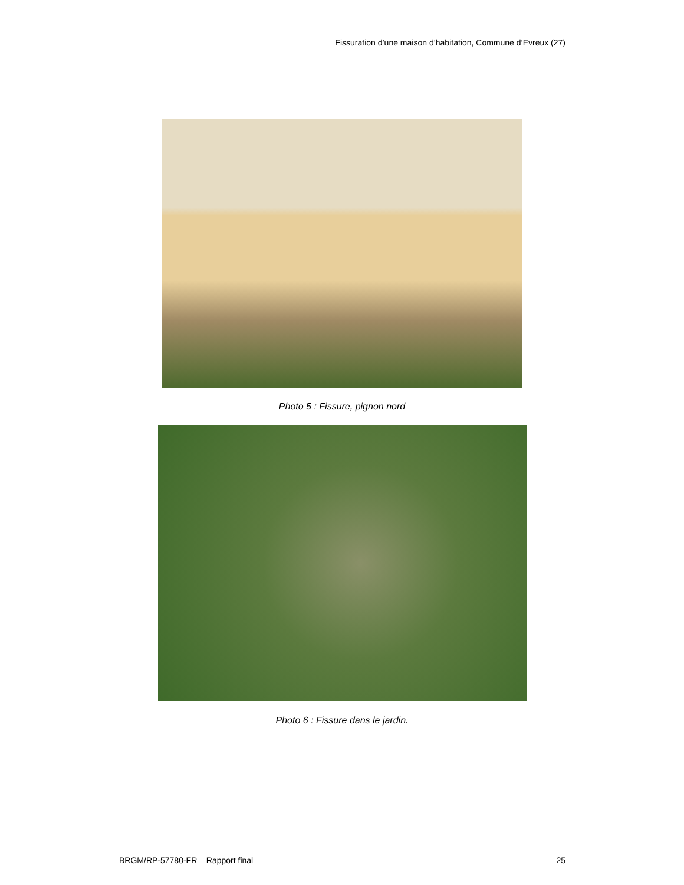Fissuration d’une maison d’habitation, Commune d’Evreux (27)
Photo 5 : Fissure, pignon nord
Photo 6 : Fissure dans le jardin.
BRGM/RP-57780-FR – Rapport final 25